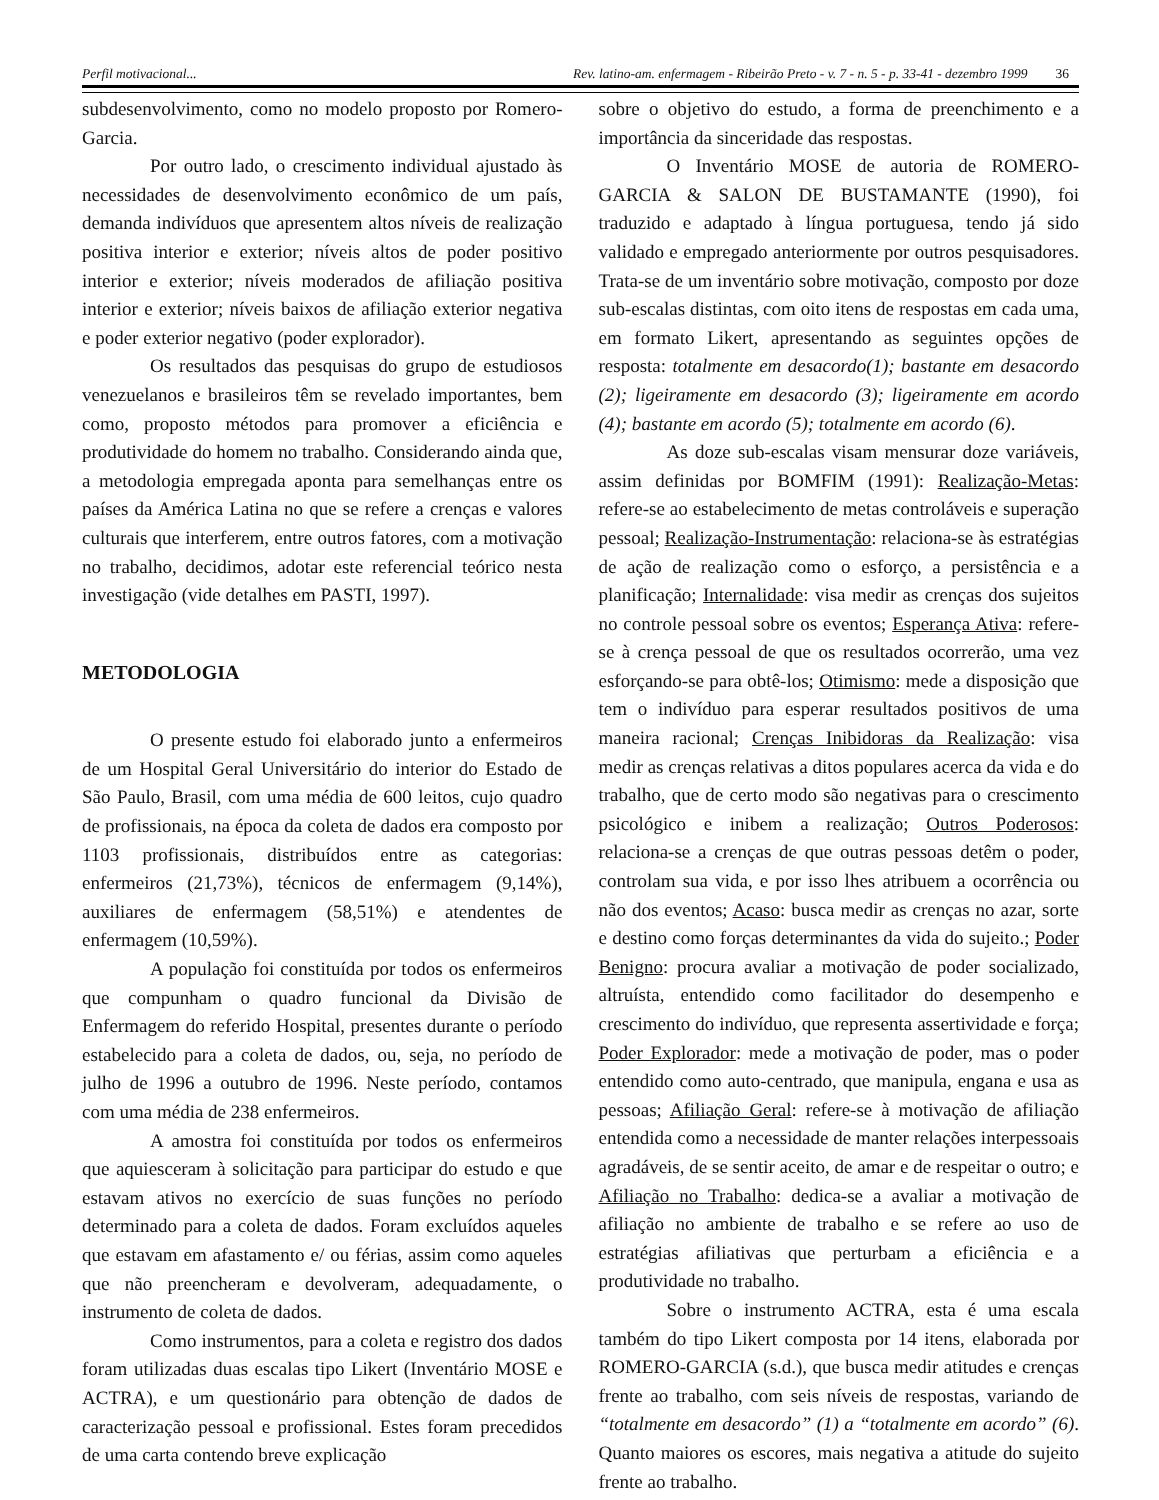Perfil motivacional... Rev. latino-am. enfermagem - Ribeirão Preto - v. 7 - n. 5 - p. 33-41 - dezembro 1999 36
subdesenvolvimento, como no modelo proposto por Romero-Garcia.
Por outro lado, o crescimento individual ajustado às necessidades de desenvolvimento econômico de um país, demanda indivíduos que apresentem altos níveis de realização positiva interior e exterior; níveis altos de poder positivo interior e exterior; níveis moderados de afiliação positiva interior e exterior; níveis baixos de afiliação exterior negativa e poder exterior negativo (poder explorador).
Os resultados das pesquisas do grupo de estudiosos venezuelanos e brasileiros têm se revelado importantes, bem como, proposto métodos para promover a eficiência e produtividade do homem no trabalho. Considerando ainda que, a metodologia empregada aponta para semelhanças entre os países da América Latina no que se refere a crenças e valores culturais que interferem, entre outros fatores, com a motivação no trabalho, decidimos, adotar este referencial teórico nesta investigação (vide detalhes em PASTI, 1997).
METODOLOGIA
O presente estudo foi elaborado junto a enfermeiros de um Hospital Geral Universitário do interior do Estado de São Paulo, Brasil, com uma média de 600 leitos, cujo quadro de profissionais, na época da coleta de dados era composto por 1103 profissionais, distribuídos entre as categorias: enfermeiros (21,73%), técnicos de enfermagem (9,14%), auxiliares de enfermagem (58,51%) e atendentes de enfermagem (10,59%).
A população foi constituída por todos os enfermeiros que compunham o quadro funcional da Divisão de Enfermagem do referido Hospital, presentes durante o período estabelecido para a coleta de dados, ou, seja, no período de julho de 1996 a outubro de 1996. Neste período, contamos com uma média de 238 enfermeiros.
A amostra foi constituída por todos os enfermeiros que aquiesceram à solicitação para participar do estudo e que estavam ativos no exercício de suas funções no período determinado para a coleta de dados. Foram excluídos aqueles que estavam em afastamento e/ ou férias, assim como aqueles que não preencheram e devolveram, adequadamente, o instrumento de coleta de dados.
Como instrumentos, para a coleta e registro dos dados foram utilizadas duas escalas tipo Likert (Inventário MOSE e ACTRA), e um questionário para obtenção de dados de caracterização pessoal e profissional. Estes foram precedidos de uma carta contendo breve explicação
sobre o objetivo do estudo, a forma de preenchimento e a importância da sinceridade das respostas.
O Inventário MOSE de autoria de ROMERO-GARCIA & SALON DE BUSTAMANTE (1990), foi traduzido e adaptado à língua portuguesa, tendo já sido validado e empregado anteriormente por outros pesquisadores. Trata-se de um inventário sobre motivação, composto por doze sub-escalas distintas, com oito itens de respostas em cada uma, em formato Likert, apresentando as seguintes opções de resposta: totalmente em desacordo(1); bastante em desacordo (2); ligeiramente em desacordo (3); ligeiramente em acordo (4); bastante em acordo (5); totalmente em acordo (6).
As doze sub-escalas visam mensurar doze variáveis, assim definidas por BOMFIM (1991): Realização-Metas: refere-se ao estabelecimento de metas controláveis e superação pessoal; Realização-Instrumentação: relaciona-se às estratégias de ação de realização como o esforço, a persistência e a planificação; Internalidade: visa medir as crenças dos sujeitos no controle pessoal sobre os eventos; Esperança Ativa: refere-se à crença pessoal de que os resultados ocorrerão, uma vez esforçando-se para obtê-los; Otimismo: mede a disposição que tem o indivíduo para esperar resultados positivos de uma maneira racional; Crenças Inibidoras da Realização: visa medir as crenças relativas a ditos populares acerca da vida e do trabalho, que de certo modo são negativas para o crescimento psicológico e inibem a realização; Outros Poderosos: relaciona-se a crenças de que outras pessoas detêm o poder, controlam sua vida, e por isso lhes atribuem a ocorrência ou não dos eventos; Acaso: busca medir as crenças no azar, sorte e destino como forças determinantes da vida do sujeito.; Poder Benigno: procura avaliar a motivação de poder socializado, altruísta, entendido como facilitador do desempenho e crescimento do indivíduo, que representa assertividade e força; Poder Explorador: mede a motivação de poder, mas o poder entendido como auto-centrado, que manipula, engana e usa as pessoas; Afiliação Geral: refere-se à motivação de afiliação entendida como a necessidade de manter relações interpessoais agradáveis, de se sentir aceito, de amar e de respeitar o outro; e Afiliação no Trabalho: dedica-se a avaliar a motivação de afiliação no ambiente de trabalho e se refere ao uso de estratégias afiliativas que perturbam a eficiência e a produtividade no trabalho.
Sobre o instrumento ACTRA, esta é uma escala também do tipo Likert composta por 14 itens, elaborada por ROMERO-GARCIA (s.d.), que busca medir atitudes e crenças frente ao trabalho, com seis níveis de respostas, variando de “totalmente em desacordo” (1) a “totalmente em acordo” (6). Quanto maiores os escores, mais negativa a atitude do sujeito frente ao trabalho.